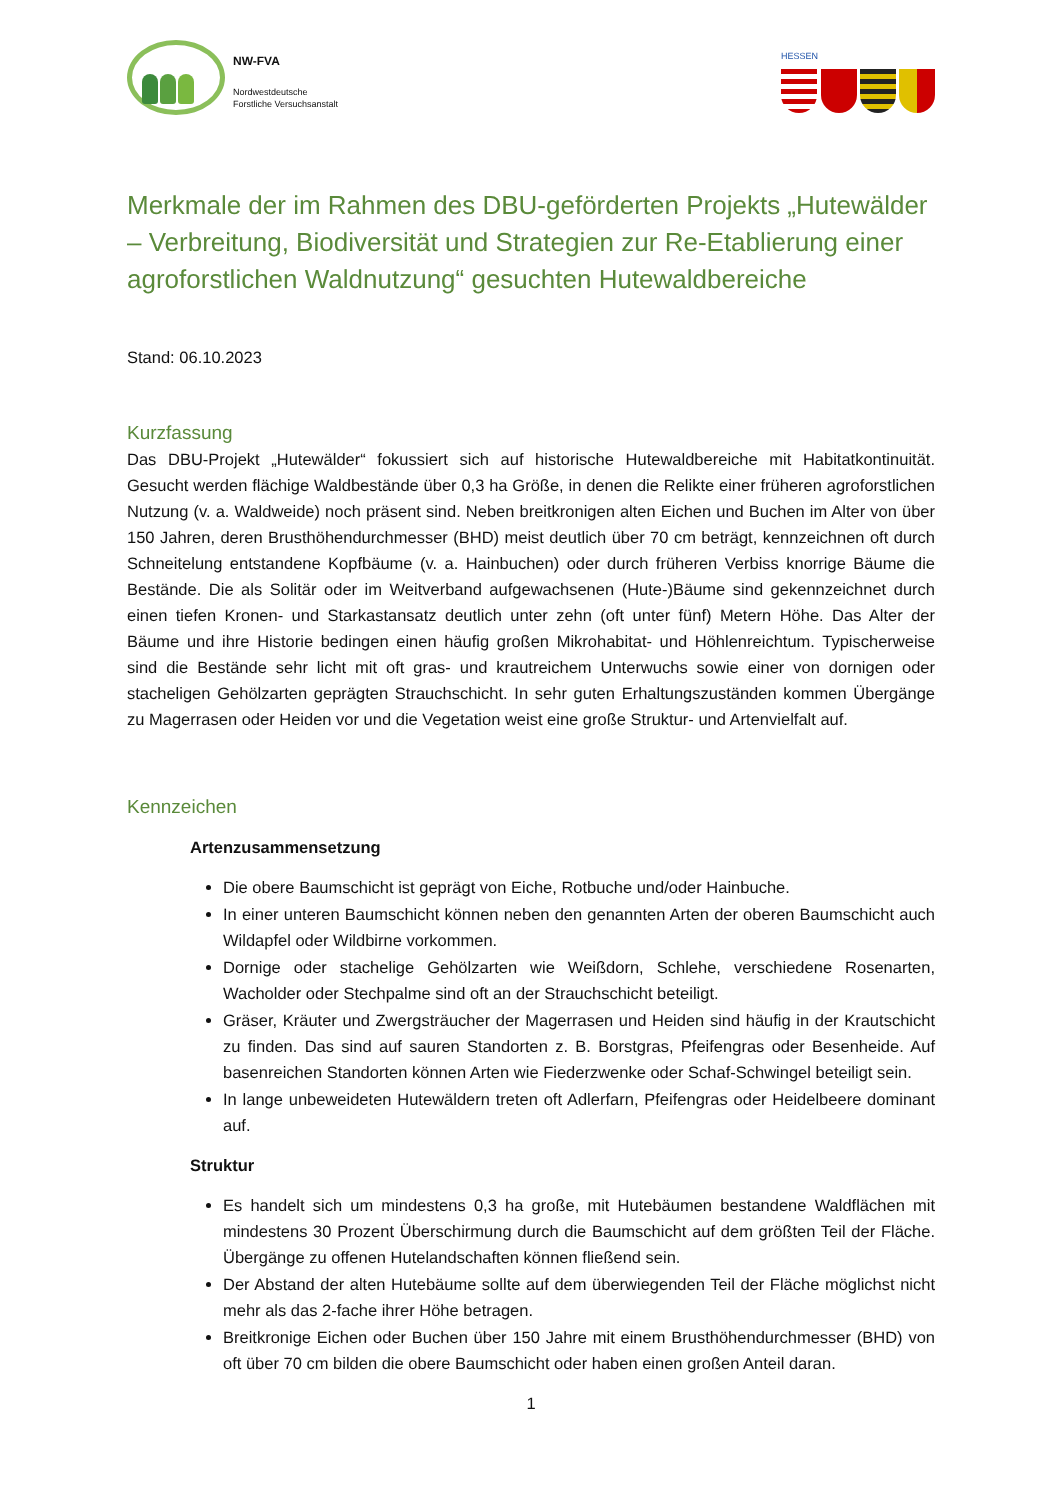NW-FVA
Nordwestdeutsche
Forstliche Versuchsanstalt
HESSEN
Merkmale der im Rahmen des DBU-geförderten Projekts „Hutewälder – Verbreitung, Biodiversität und Strategien zur Re-Etablierung einer agroforstlichen Waldnutzung“ gesuchten Hutewaldbereiche
Stand: 06.10.2023
Kurzfassung
Das DBU-Projekt „Hutewälder“ fokussiert sich auf historische Hutewaldbereiche mit Habitatkontinuität. Gesucht werden flächige Waldbestände über 0,3 ha Größe, in denen die Relikte einer früheren agroforstlichen Nutzung (v. a. Waldweide) noch präsent sind. Neben breitkronigen alten Eichen und Buchen im Alter von über 150 Jahren, deren Brusthöhendurchmesser (BHD) meist deutlich über 70 cm beträgt, kennzeichnen oft durch Schneitelung entstandene Kopfbäume (v. a. Hainbuchen) oder durch früheren Verbiss knorrige Bäume die Bestände. Die als Solitär oder im Weitverband aufgewachsenen (Hute-)Bäume sind gekennzeichnet durch einen tiefen Kronen- und Starkastansatz deutlich unter zehn (oft unter fünf) Metern Höhe. Das Alter der Bäume und ihre Historie bedingen einen häufig großen Mikrohabitat- und Höhlenreichtum. Typischerweise sind die Bestände sehr licht mit oft gras- und krautreichem Unterwuchs sowie einer von dornigen oder stacheligen Gehölzarten geprägten Strauchschicht. In sehr guten Erhaltungszuständen kommen Übergänge zu Magerrasen oder Heiden vor und die Vegetation weist eine große Struktur- und Artenvielfalt auf.
Kennzeichen
Artenzusammensetzung
Die obere Baumschicht ist geprägt von Eiche, Rotbuche und/oder Hainbuche.
In einer unteren Baumschicht können neben den genannten Arten der oberen Baumschicht auch Wildapfel oder Wildbirne vorkommen.
Dornige oder stachelige Gehölzarten wie Weißdorn, Schlehe, verschiedene Rosenarten, Wacholder oder Stechpalme sind oft an der Strauchschicht beteiligt.
Gräser, Kräuter und Zwergsträucher der Magerrasen und Heiden sind häufig in der Krautschicht zu finden. Das sind auf sauren Standorten z. B. Borstgras, Pfeifengras oder Besenheide. Auf basenreichen Standorten können Arten wie Fiederzwenke oder Schaf-Schwingel beteiligt sein.
In lange unbeweideten Hutewäldern treten oft Adlerfarn, Pfeifengras oder Heidelbeere dominant auf.
Struktur
Es handelt sich um mindestens 0,3 ha große, mit Hutebäumen bestandene Waldflächen mit mindestens 30 Prozent Überschirmung durch die Baumschicht auf dem größten Teil der Fläche. Übergänge zu offenen Hutelandschaften können fließend sein.
Der Abstand der alten Hutebäume sollte auf dem überwiegenden Teil der Fläche möglichst nicht mehr als das 2-fache ihrer Höhe betragen.
Breitkronige Eichen oder Buchen über 150 Jahre mit einem Brusthöhendurchmesser (BHD) von oft über 70 cm bilden die obere Baumschicht oder haben einen großen Anteil daran.
1